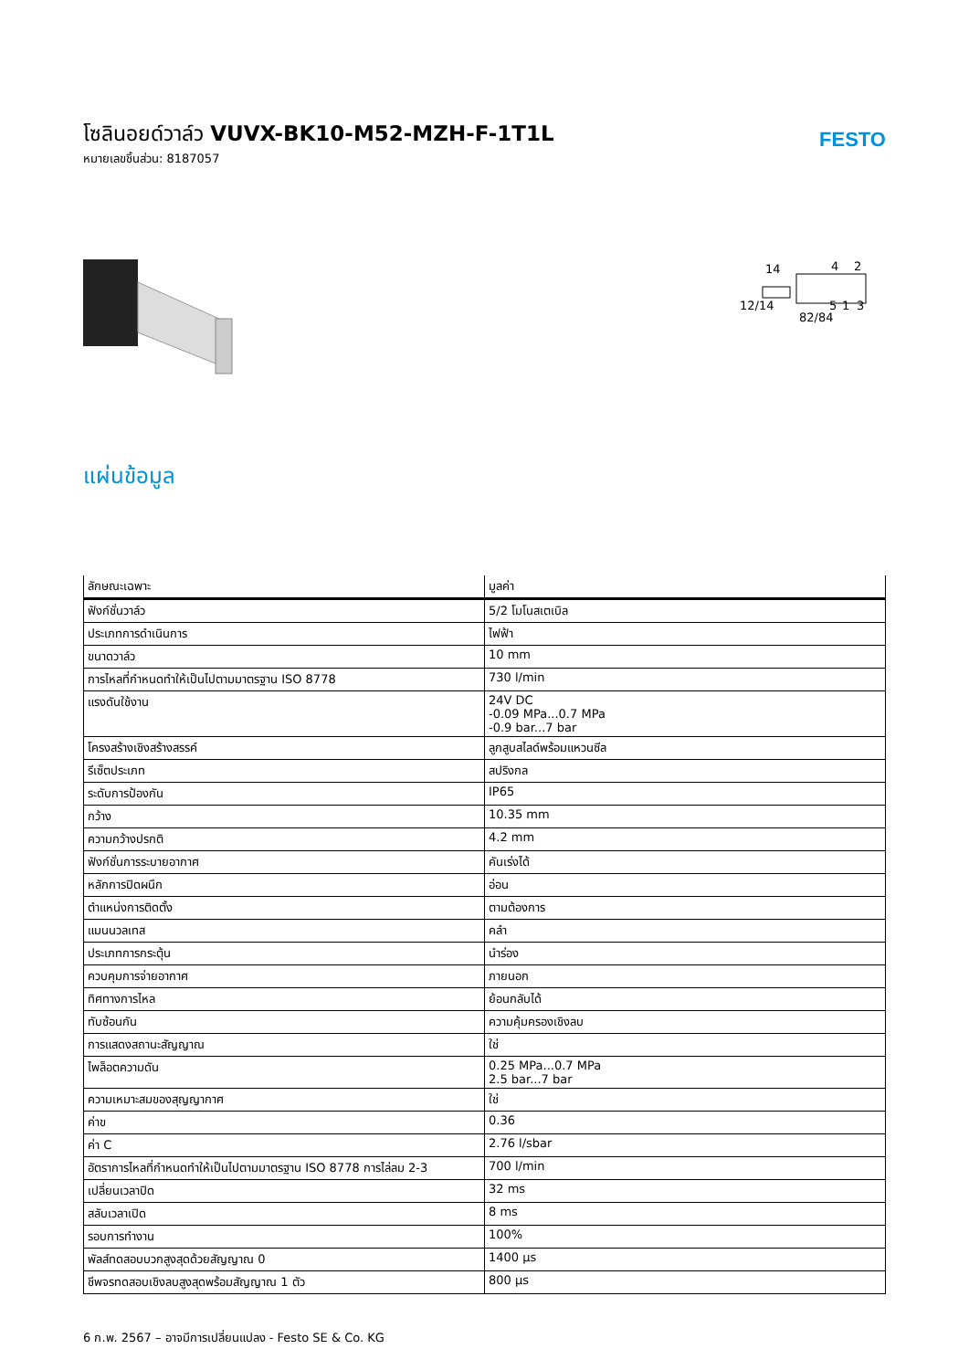โซลินอยด์วาล์ว VUVX-BK10-M52-MZH-F-1T1L
หมายเลขชิ้นส่วน: 8187057
FESTO
14
4
2
12/14
82/84
5
1
3
แผ่นข้อมูล
| ลักษณะเฉพาะ | มูลค่า |
| --- | --- |
| ฟังก์ชั่นวาล์ว | 5/2 โมโนสเตเบิล |
| ประเภทการดำเนินการ | ไฟฟ้า |
| ขนาดวาล์ว | 10 mm |
| การไหลที่กำหนดทำให้เป็นไปตามมาตรฐาน ISO 8778 | 730 l/min |
| แรงดันใช้งาน | 24V DC -0.09 MPa...0.7 MPa -0.9 bar...7 bar |
| โครงสร้างเชิงสร้างสรรค์ | ลูกสูบสไลด์พร้อมแหวนซีล |
| รีเซ็ตประเภท | สปริงกล |
| ระดับการป้องกัน | IP65 |
| กว้าง | 10.35 mm |
| ความกว้างปรกติ | 4.2 mm |
| ฟังก์ชั่นการระบายอากาศ | คันเร่งได้ |
| หลักการปิดผนึก | อ่อน |
| ตำแหน่งการติดตั้ง | ตามต้องการ |
| แมนนวลเทส | คลำ |
| ประเภทการกระตุ้น | นำร่อง |
| ควบคุมการจ่ายอากาศ | ภายนอก |
| ทิศทางการไหล | ย้อนกลับได้ |
| ทับซ้อนกัน | ความคุ้มครองเชิงลบ |
| การแสดงสถานะสัญญาณ | ใช่ |
| ไพล็อตความดัน | 0.25 MPa...0.7 MPa 2.5 bar...7 bar |
| ความเหมาะสมของสุญญากาศ | ใช่ |
| ค่าข | 0.36 |
| ค่า C | 2.76 l/sbar |
| อัตราการไหลที่กำหนดทำให้เป็นไปตามมาตรฐาน ISO 8778 การไล่ลม 2-3 | 700 l/min |
| เปลี่ยนเวลาปิด | 32 ms |
| สลับเวลาเปิด | 8 ms |
| รอบการทำงาน | 100% |
| พัลส์ทดสอบบวกสูงสุดด้วยสัญญาณ 0 | 1400 µs |
| ชีพจรทดสอบเชิงลบสูงสุดพร้อมสัญญาณ 1 ตัว | 800 µs |
6 ก.พ. 2567 – อาจมีการเปลี่ยนแปลง - Festo SE & Co. KG